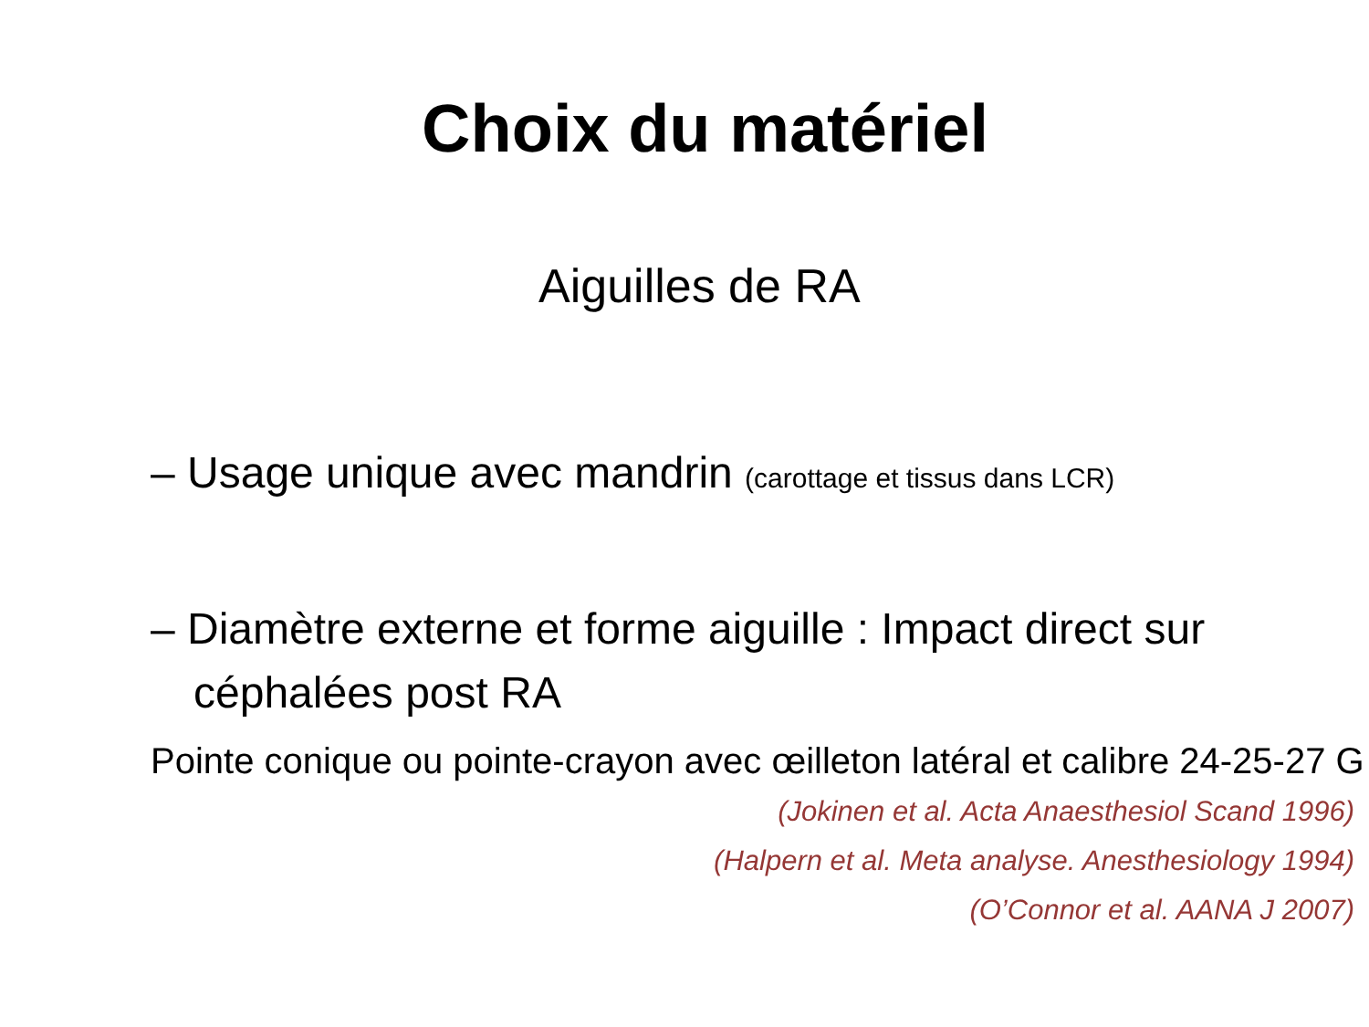Choix du matériel
Aiguilles de RA
– Usage unique avec mandrin (carottage et tissus dans LCR)
– Diamètre externe et forme aiguille : Impact direct sur céphalées post RA
Pointe conique ou pointe-crayon avec œilleton latéral et calibre 24-25-27 G
(Jokinen et al. Acta Anaesthesiol Scand 1996)
(Halpern et al. Meta analyse. Anesthesiology 1994)
(O’Connor et al. AANA J 2007)